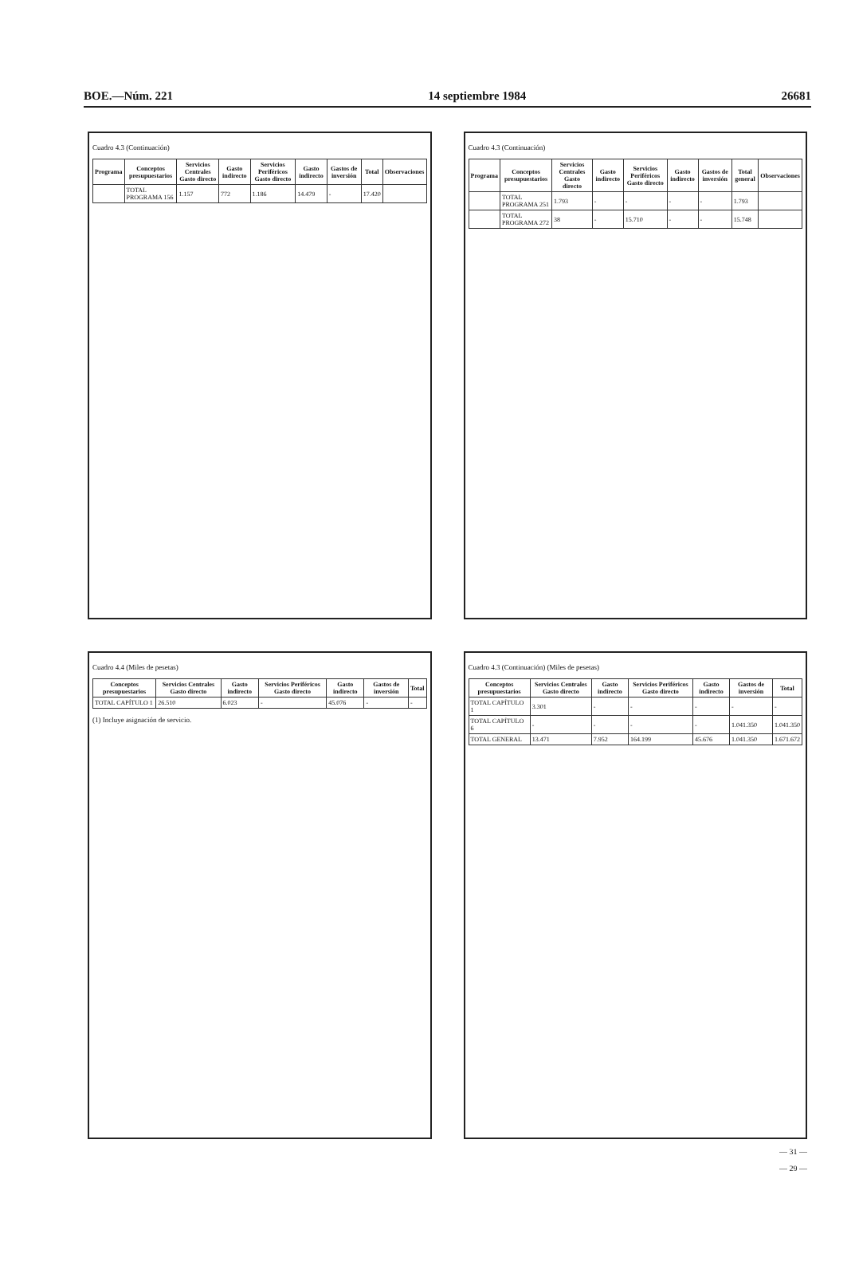BOE.—Núm. 221 14 septiembre 1984 26681
Cuadro 4.3 (Continuación)
| Programa | Conceptos presupuestarios | Servicios Centrales Gasto directo | Gasto indirecto | Servicios Periféricos Gasto directo | Gasto indirecto | Gastos de inversión | Total | Observaciones |
| --- | --- | --- | --- | --- | --- | --- | --- | --- |
| | TOTAL PROGRAMA 156 | 1.157 | 772 | 1.186 | 14.479 | - | 17.420 | |
Cuadro 4.3 (Continuación)
| Programa | Conceptos presupuestarios | Servicios Centrales Gasto directo | Gasto indirecto | Servicios Periféricos Gasto directo | Gasto indirecto | Gastos de inversión | Total general | Observaciones |
| --- | --- | --- | --- | --- | --- | --- | --- | --- |
| | TOTAL PROGRAMA 251 | 1.793 | - | - | - | - | 1.793 | |
| | TOTAL PROGRAMA 272 | 38 | - | 15.710 | - | - | 15.748 | |
Cuadro 4.4 (Miles de pesetas)
| Conceptos presupuestarios | Servicios Centrales Gasto directo | Gasto indirecto | Servicios Periféricos Gasto directo | Gasto indirecto | Gastos de inversión | Total |
| --- | --- | --- | --- | --- | --- | --- |
| TOTAL CAPÍTULO 1 | 26.510 | 6.023 | - | 45.076 | - | - |
(1) Incluye asignación de servicio.
Cuadro 4.3 (Continuación) (Miles de pesetas)
| Conceptos presupuestarios | Servicios Centrales Gasto directo | Gasto indirecto | Servicios Periféricos Gasto directo | Gasto indirecto | Gastos de inversión | Total |
| --- | --- | --- | --- | --- | --- | --- |
| TOTAL CAPÍTULO 1 | 3.301 | - | - | - | - | - |
| TOTAL CAPÍTULO 6 | - | - | - | - | 1.041.350 | 1.041.350 |
| TOTAL GENERAL | 13.471 | 7.952 | 164.199 | 45.676 | 1.041.350 | 1.671.672 |
— 31 —
— 29 —